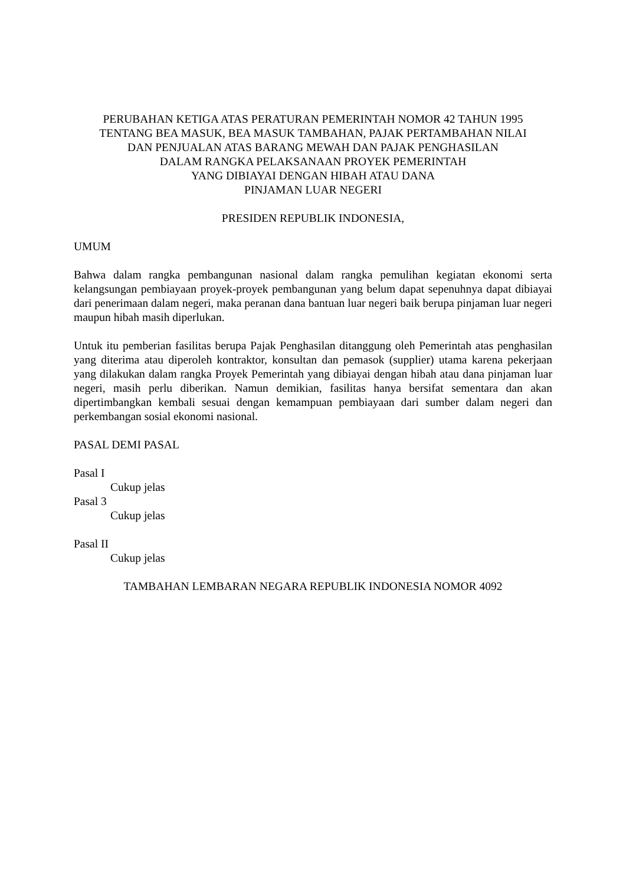PERUBAHAN KETIGA ATAS PERATURAN PEMERINTAH NOMOR 42 TAHUN 1995
TENTANG BEA MASUK, BEA MASUK TAMBAHAN, PAJAK PERTAMBAHAN NILAI
DAN PENJUALAN ATAS BARANG MEWAH DAN PAJAK PENGHASILAN
DALAM RANGKA PELAKSANAAN PROYEK PEMERINTAH
YANG DIBIAYAI DENGAN HIBAH ATAU DANA
PINJAMAN LUAR NEGERI
PRESIDEN REPUBLIK INDONESIA,
UMUM
Bahwa dalam rangka pembangunan nasional dalam rangka pemulihan kegiatan ekonomi serta kelangsungan pembiayaan proyek-proyek pembangunan yang belum dapat sepenuhnya dapat dibiayai dari penerimaan dalam negeri, maka peranan dana bantuan luar negeri baik berupa pinjaman luar negeri maupun hibah masih diperlukan.
Untuk itu pemberian fasilitas berupa Pajak Penghasilan ditanggung oleh Pemerintah atas penghasilan yang diterima atau diperoleh kontraktor, konsultan dan pemasok (supplier) utama karena pekerjaan yang dilakukan dalam rangka Proyek Pemerintah yang dibiayai dengan hibah atau dana pinjaman luar negeri, masih perlu diberikan. Namun demikian, fasilitas hanya bersifat sementara dan akan dipertimbangkan kembali sesuai dengan kemampuan pembiayaan dari sumber dalam negeri dan perkembangan sosial ekonomi nasional.
PASAL DEMI PASAL
Pasal I
Cukup jelas
Pasal 3
Cukup jelas
Pasal II
Cukup jelas
TAMBAHAN LEMBARAN NEGARA REPUBLIK INDONESIA NOMOR 4092